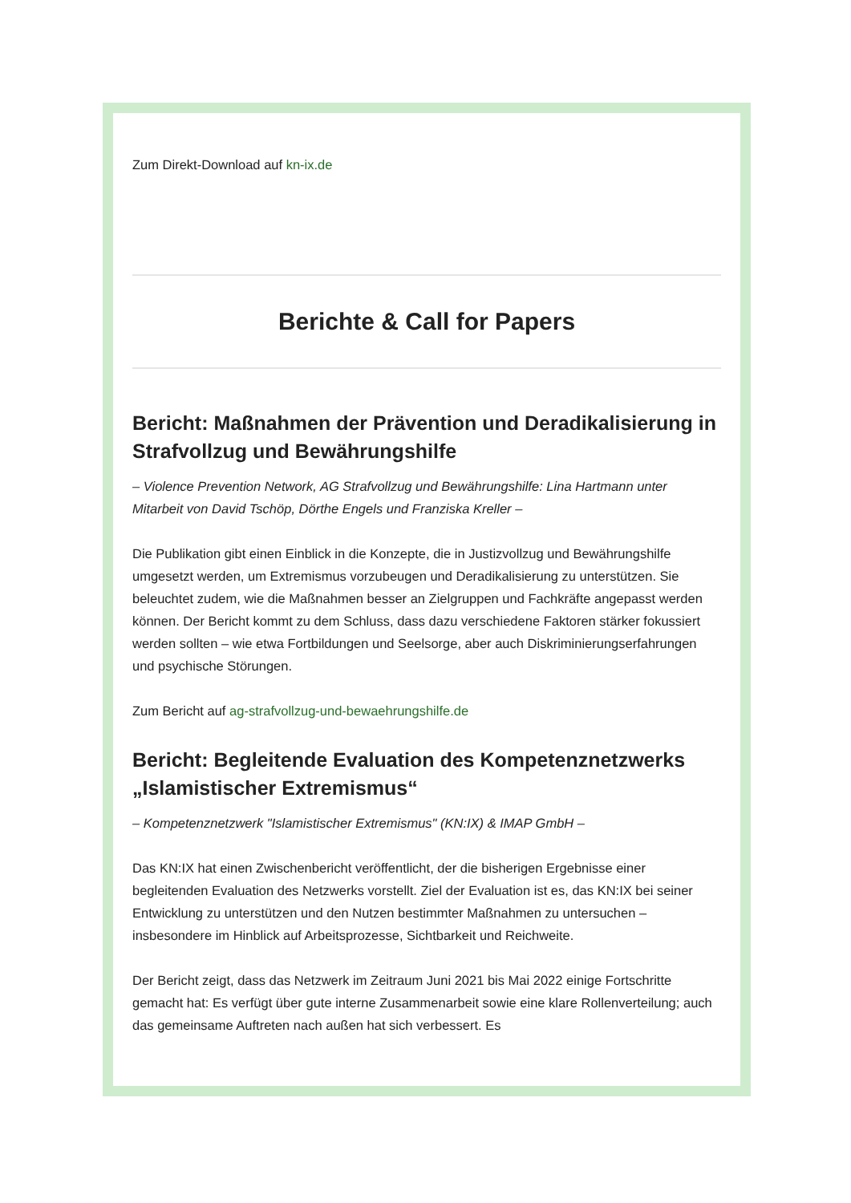Zum Direkt-Download auf kn-ix.de
Berichte & Call for Papers
Bericht: Maßnahmen der Prävention und Deradikalisierung in Strafvollzug und Bewährungshilfe
– Violence Prevention Network, AG Strafvollzug und Bewährungshilfe: Lina Hartmann unter Mitarbeit von David Tschöp, Dörthe Engels und Franziska Kreller –
Die Publikation gibt einen Einblick in die Konzepte, die in Justizvollzug und Bewährungshilfe umgesetzt werden, um Extremismus vorzubeugen und Deradikalisierung zu unterstützen. Sie beleuchtet zudem, wie die Maßnahmen besser an Zielgruppen und Fachkräfte angepasst werden können. Der Bericht kommt zu dem Schluss, dass dazu verschiedene Faktoren stärker fokussiert werden sollten – wie etwa Fortbildungen und Seelsorge, aber auch Diskriminierungserfahrungen und psychische Störungen.
Zum Bericht auf ag-strafvollzug-und-bewaehrungshilfe.de
Bericht: Begleitende Evaluation des Kompetenznetzwerks „Islamistischer Extremismus“
– Kompetenznetzwerk "Islamistischer Extremismus" (KN:IX) & IMAP GmbH –
Das KN:IX hat einen Zwischenbericht veröffentlicht, der die bisherigen Ergebnisse einer begleitenden Evaluation des Netzwerks vorstellt. Ziel der Evaluation ist es, das KN:IX bei seiner Entwicklung zu unterstützen und den Nutzen bestimmter Maßnahmen zu untersuchen – insbesondere im Hinblick auf Arbeitsprozesse, Sichtbarkeit und Reichweite.
Der Bericht zeigt, dass das Netzwerk im Zeitraum Juni 2021 bis Mai 2022 einige Fortschritte gemacht hat: Es verfügt über gute interne Zusammenarbeit sowie eine klare Rollenverteilung; auch das gemeinsame Auftreten nach außen hat sich verbessert. Es